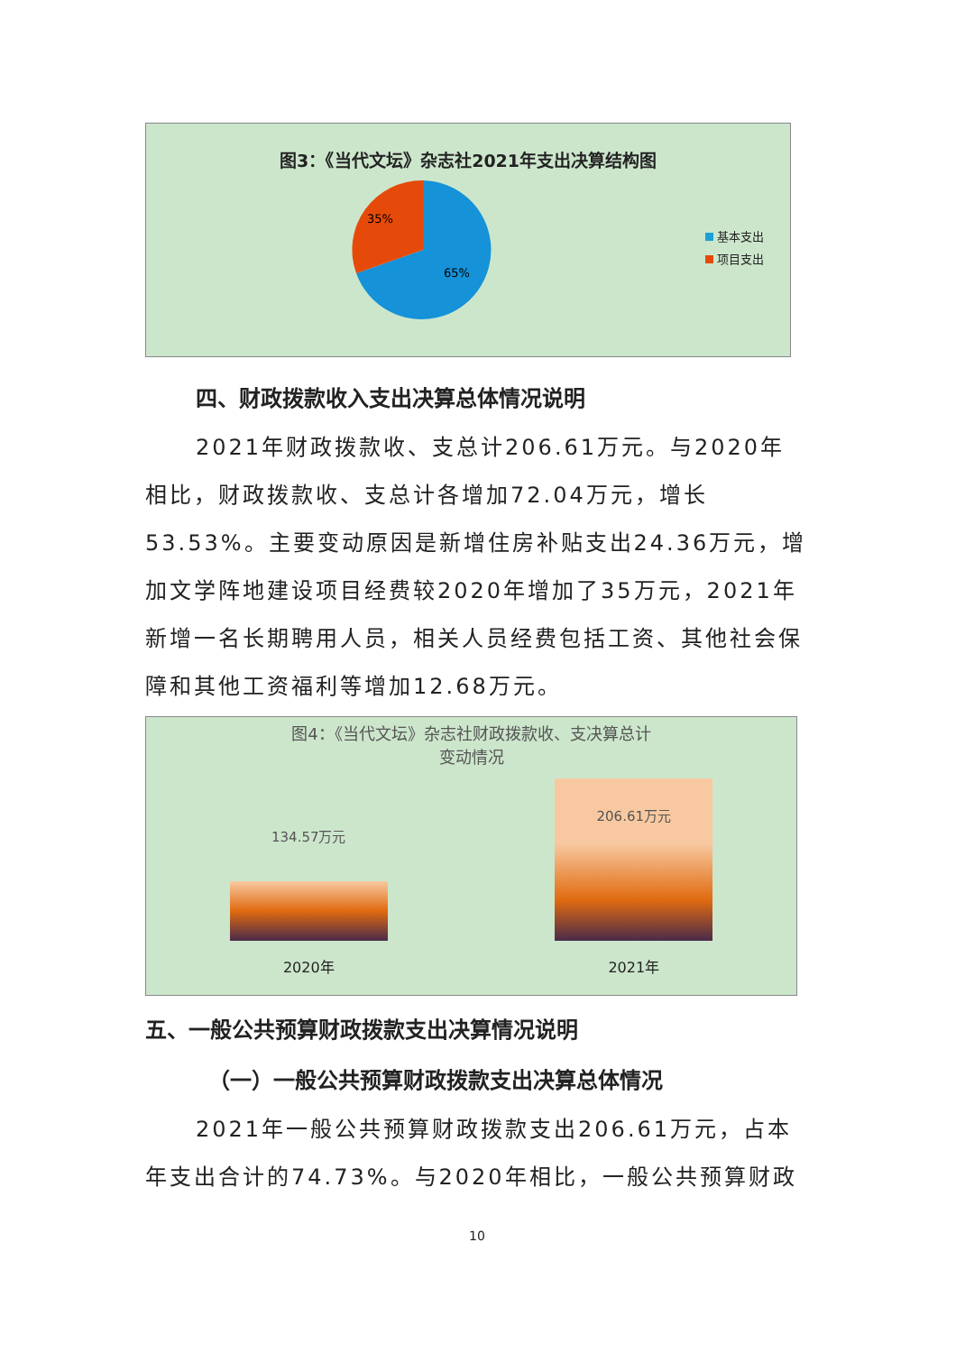图3：《当代文坛》杂志社2021年支出决算结构图
35%
65%
基本支出
项目支出
四、财政拨款收入支出决算总体情况说明
2021年财政拨款收、支总计206.61万元。与2020年相比，财政拨款收、支总计各增加72.04万元，增长53.53%。主要变动原因是新增住房补贴支出24.36万元，增加文学阵地建设项目经费较2020年增加了35万元，2021年新增一名长期聘用人员，相关人员经费包括工资、其他社会保障和其他工资福利等增加12.68万元。
图4：《当代文坛》杂志社财政拨款收、支决算总计
变动情况
134.57万元
206.61万元
2020年 2021年
五、一般公共预算财政拨款支出决算情况说明
（一）一般公共预算财政拨款支出决算总体情况
2021年一般公共预算财政拨款支出206.61万元，占本年支出合计的74.73%。与2020年相比，一般公共预算财政
10